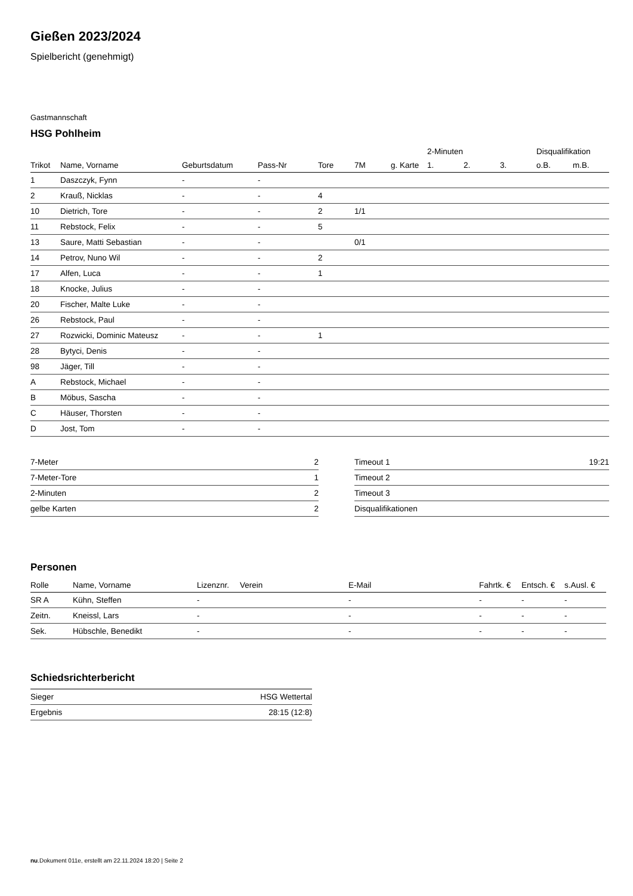Gießen 2023/2024
Spielbericht (genehmigt)
Gastmannschaft
HSG Pohlheim
| | | | | | | | 2-Minuten | | | Disqualifikation | |
| --- | --- | --- | --- | --- | --- | --- | --- | --- | --- | --- | --- |
| Trikot | Name, Vorname | Geburtsdatum | Pass-Nr | Tore | 7M | g. Karte | 1. | 2. | 3. | o.B. | m.B. |
| 1 | Daszczyk, Fynn | - | - | | | | | | | | |
| 2 | Krauß, Nicklas | - | - | 4 | | | | | | | |
| 10 | Dietrich, Tore | - | - | 2 | 1/1 | | | | | | |
| 11 | Rebstock, Felix | - | - | 5 | | | | | | | |
| 13 | Saure, Matti Sebastian | - | - | | 0/1 | | | | | | |
| 14 | Petrov, Nuno Wil | - | - | 2 | | | | | | | |
| 17 | Alfen, Luca | - | - | 1 | | | | | | | |
| 18 | Knocke, Julius | - | - | | | | | | | | |
| 20 | Fischer, Malte Luke | - | - | | | | | | | | |
| 26 | Rebstock, Paul | - | - | | | | | | | | |
| 27 | Rozwicki, Dominic Mateusz | - | - | 1 | | | | | | | |
| 28 | Bytyci, Denis | - | - | | | | | | | | |
| 98 | Jäger, Till | - | - | | | | | | | | |
| A | Rebstock, Michael | - | - | | | | | | | | |
| B | Möbus, Sascha | - | - | | | | | | | | |
| C | Häuser, Thorsten | - | - | | | | | | | | |
| D | Jost, Tom | - | - | | | | | | | | |
| 7-Meter | 2 |
| 7-Meter-Tore | 1 |
| 2-Minuten | 2 |
| gelbe Karten | 2 |
| Timeout 1 | 19:21 |
| Timeout 2 | |
| Timeout 3 | |
| Disqualifikationen | |
Personen
| Rolle | Name, Vorname | Lizenznr. | Verein | E-Mail | Fahrtk. € | Entsch. € | s.Ausl. € |
| --- | --- | --- | --- | --- | --- | --- | --- |
| SR A | Kühn, Steffen | - | | - | - | - | - |
| Zeitn. | Kneissl, Lars | - | | - | - | - | - |
| Sek. | Hübschle, Benedikt | - | | - | - | - | - |
Schiedsrichterbericht
| Sieger | HSG Wettertal |
| Ergebnis | 28:15 (12:8) |
nu.Dokument 011e, erstellt am 22.11.2024 18:20 | Seite 2